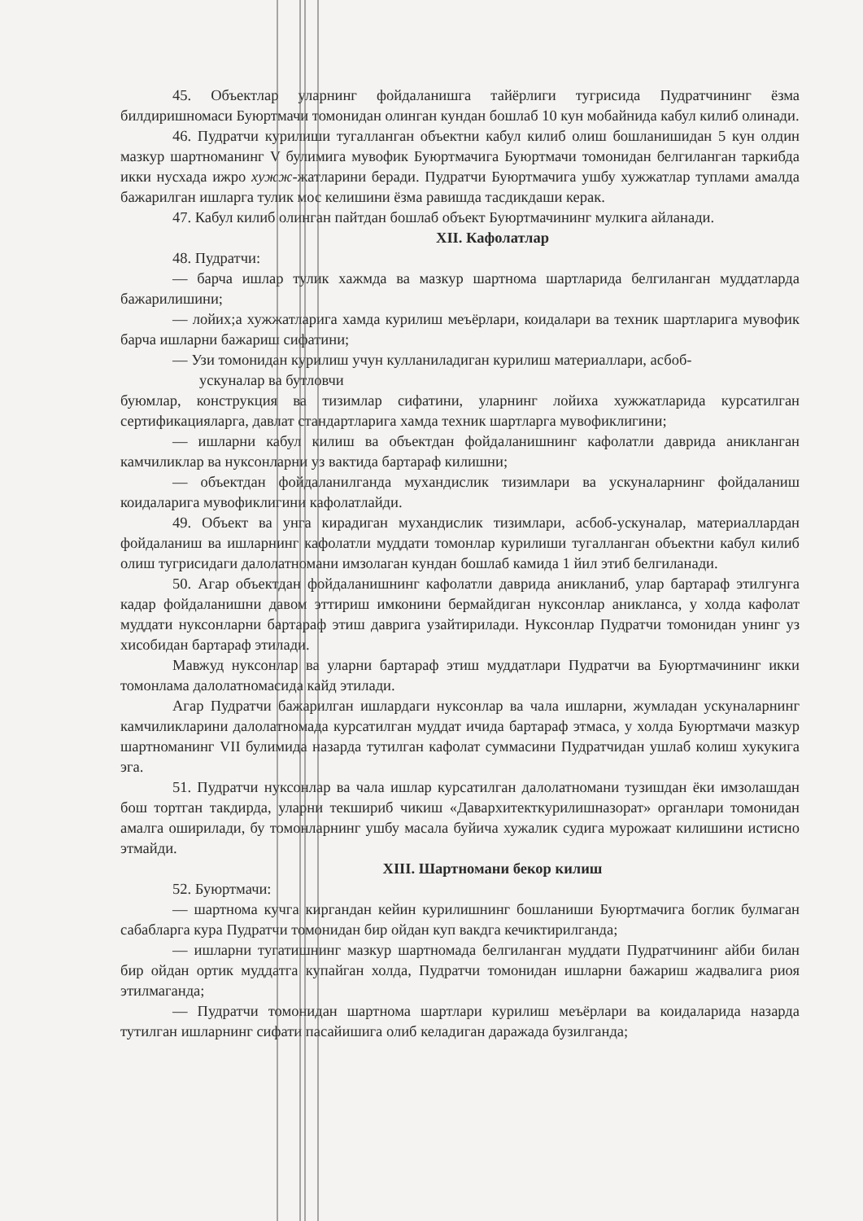45. Объектлар уларнинг фойдаланишга тайёрлиги тугрисида Пудратчининг ёзма билдиришномаси Буюртмачи томонидан олинган кундан бошлаб 10 кун мобайнида кабул килиб олинади.
46. Пудратчи курилиши тугалланган объектни кабул килиб олиш бошланишидан 5 кун олдин мазкур шартноманинг V булимига мувофик Буюртмачига Буюртмачи томонидан белгиланган таркибда икки нусхада ижро хужж-жатларини беради. Пудратчи Буюртмачига ушбу хужжатлар туплами амалда бажарилган ишларга тулик мос келишини ёзма равишда тасдикдаши керак.
47. Кабул килиб олинган пайтдан бошлаб объект Буюртмачининг мулкига айланади.
XII. Кафолатлар
48. Пудратчи:
— барча ишлар тулик хажмда ва мазкур шартнома шартларида белгиланган муддатларда бажарилишини;
— лойих;а хужжатларига хамда курилиш меъёрлари, коидалари ва техник шартларига мувофик барча ишларни бажариш сифатини;
— Узи томонидан курилиш учун кулланиладиган курилиш материаллари, асбоб-
ускуналар ва бутловчи
буюмлар, конструкция ва тизимлар сифатини, уларнинг лойиха хужжатларида курсатилган сертификацияларга, давлат стандартларига хамда техник шартларга мувофиклигини;
— ишларни кабул килиш ва объектдан фойдаланишнинг кафолатли даврида аникланган камчиликлар ва нуксонларни уз вактида бартараф килишни;
— объектдан фойдаланилганда мухандислик тизимлари ва ускуналарнинг фойдаланиш коидаларига мувофиклигини кафолатлайди.
49. Объект ва унга кирадиган мухандислик тизимлари, асбоб-ускуналар, материаллардан фойдаланиш ва ишларнинг кафолатли муддати томонлар курилиши тугалланган объектни кабул килиб олиш тугрисидаги далолатномани имзолаган кундан бошлаб камида 1 йил этиб белгиланади.
50. Агар объектдан фойдаланишнинг кафолатли даврида аникланиб, улар бартараф этилгунга кадар фойдаланишни давом эттириш имконини бермайдиган нуксонлар аникланса, у холда кафолат муддати нуксонларни бартараф этиш даврига узайтирилади. Нуксонлар Пудратчи томонидан унинг уз хисобидан бартараф этилади.
Мавжуд нуксонлар ва уларни бартараф этиш муддатлари Пудратчи ва Буюртмачининг икки томонлама далолатномасида кайд этилади.
Агар Пудратчи бажарилган ишлардаги нуксонлар ва чала ишларни, жумладан ускуналарнинг камчиликларини далолатномада курсатилган муддат ичида бартараф этмаса, у холда Буюртмачи мазкур шартноманинг VII булимида назарда тутилган кафолат суммасини Пудратчидан ушлаб колиш хукукига эга.
51. Пудратчи нуксонлар ва чала ишлар курсатилган далолатномани тузишдан ёки имзолашдан бош тортган такдирда, уларни текшириб чикиш «Даварх­итекткурилишназорат» органлари томонидан амалга оширилади, бу томонларнинг ушбу масала буйича хужалик судига мурожаат килишини истисно этмайди.
XIII. Шартномани бекор килиш
52. Буюртмачи:
— шартнома кучга киргандан кейин курилишнинг бошланиши Буюртмачига боглик булмаган сабабларга кура Пудратчи томонидан бир ойдан куп вакдга кечиктирилганда;
— ишларни тугатишнинг мазкур шартномада белгиланган муддати Пудратчининг айби билан бир ойдан ортик муддатга купайган холда, Пудратчи томонидан ишларни бажариш жадвалига риоя этилмаганда;
— Пудратчи томонидан шартнома шартлари курилиш меъёрлари ва коидаларида назарда тутилган ишларнинг сифати пасайишига олиб келадиган даражада бузилганда;